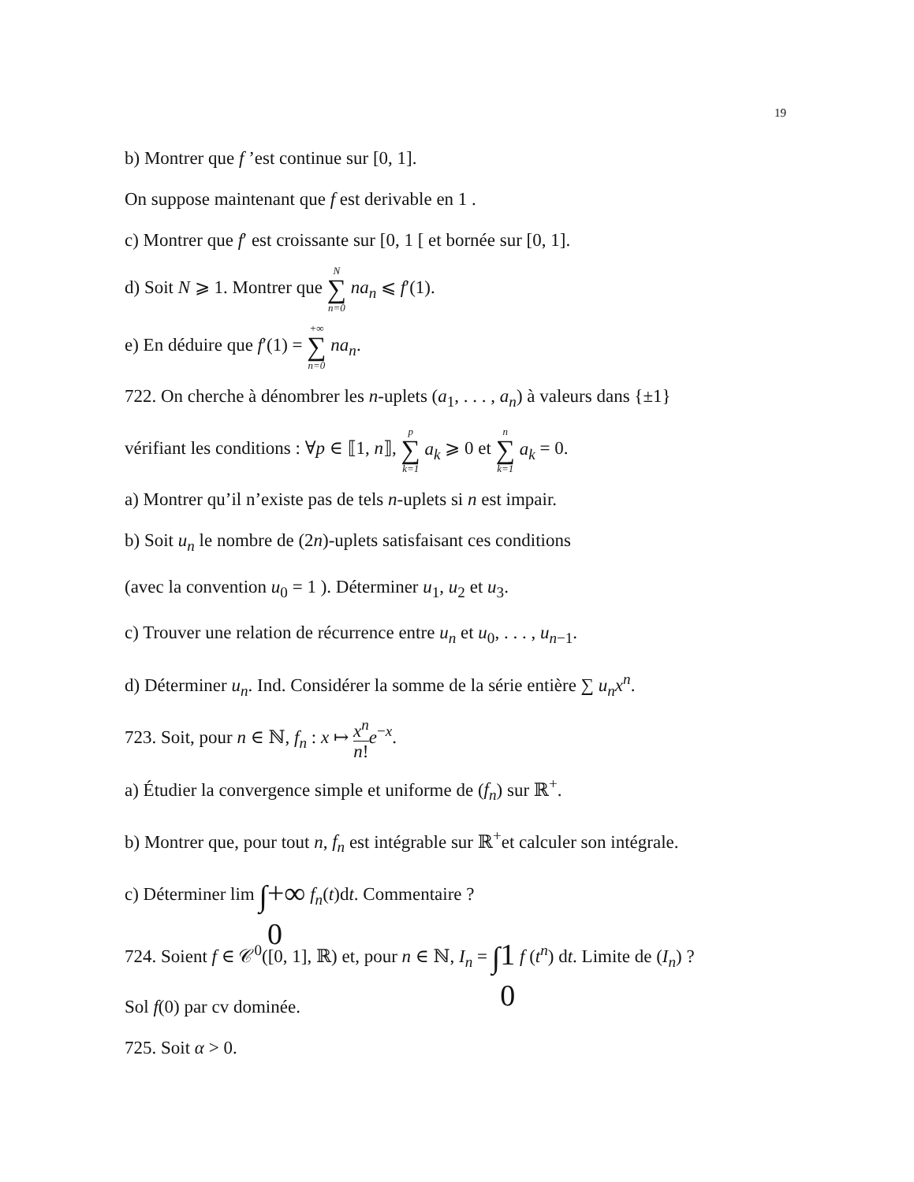19
b) Montrer que f ’est continue sur [0, 1].
On suppose maintenant que f est derivable en 1 .
c) Montrer que f′ est croissante sur [0, 1 [ et bornée sur [0, 1].
d) Soit N ⩾ 1. Montrer que N ∑ n=0 na<sub>n</sub> ⩽ f′(1).
e) En déduire que f′(1) = +∞ ∑ n=0 na<sub>n</sub>.
722. On cherche à dénombrer les n-uplets (a<sub>1</sub>, . . . , a<sub>n</sub>) à valeurs dans {±1}
vérifiant les conditions : ∀p ∈ ⟦1, n⟧, p ∑ k=1 a<sub>k</sub> ⩾ 0 et n ∑ k=1 a<sub>k</sub> = 0.
a) Montrer qu’il n’existe pas de tels n-uplets si n est impair.
b) Soit u<sub>n</sub> le nombre de (2n)-uplets satisfaisant ces conditions
(avec la convention u<sub>0</sub> = 1 ). Déterminer u<sub>1</sub>, u<sub>2</sub> et u<sub>3</sub>.
c) Trouver une relation de récurrence entre u<sub>n</sub> et u<sub>0</sub>, . . . , u<sub>n−1</sub>.
d) Déterminer u<sub>n</sub>. Ind. Considérer la somme de la série entière ∑ u<sub>n</sub>x<sup>n</sup>.
723. Soit, pour n ∈ ℕ, f<sub>n</sub> : x ↦ x<sup>n</sup> n!e<sup>−x</sup>.
a) Étudier la convergence simple et uniforme de (f<sub>n</sub>) sur ℝ<sup>+</sup>.
b) Montrer que, pour tout n, f<sub>n</sub> est intégrable sur ℝ<sup>+</sup>et calculer son intégrale.
c) Déterminer lim ∫ +∞
0 f<sub>n</sub>(t)dt. Commentaire ?
724. Soient f ∈ 𝒞<sup>0</sup>([0, 1], ℝ) et, pour n ∈ ℕ, I<sub>n</sub> = ∫ 1
0 f (t<sup>n</sup>) dt. Limite de (I<sub>n</sub>) ?
Sol f(0) par cv dominée.
725. Soit α > 0.